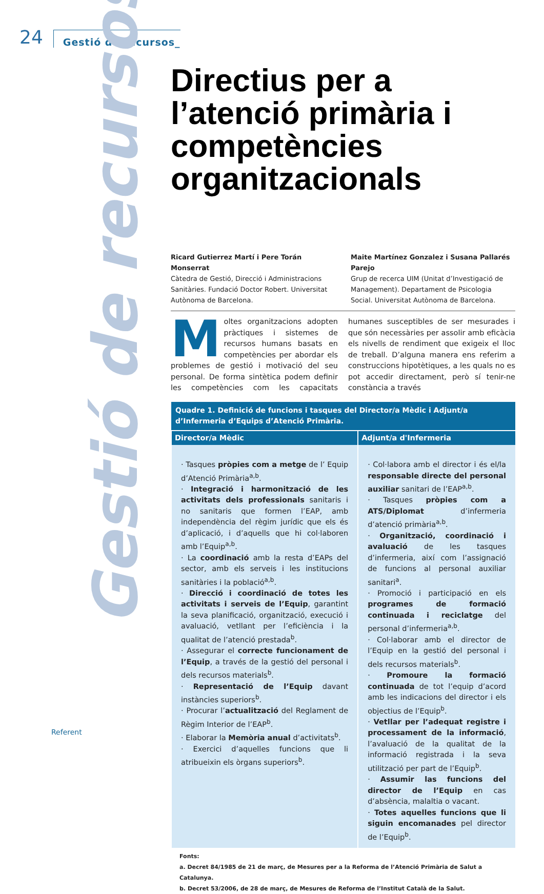24 Gestió de recursos_
Gestió de recursos
Directius per a l’atenció primària i competències organitzacionals
Ricard Gutierrez Martí i Pere Torán Monserrat
Càtedra de Gestió, Direcció i Administracions Sanitàries. Fundació Doctor Robert. Universitat Autònoma de Barcelona.
Maite Martínez Gonzalez i Susana Pallarés Parejo
Grup de recerca UIM (Unitat d’Investigació de Management). Departament de Psicologia Social. Universitat Autònoma de Barcelona.
Moltes organitzacions adopten pràctiques i sistemes de recursos humans basats en competències per abordar els problemes de gestió i motivació del seu personal. De forma sintètica podem definir les competències com les capacitats humanes susceptibles de ser mesurades i que són necessàries per assolir amb eficàcia els nivells de rendiment que exigeix el lloc de treball. D’alguna manera ens referim a construccions hipotètiques, a les quals no es pot accedir directament, però sí tenir-ne constància a través
| Quadre 1. Definició de funcions i tasques del Director/a Mèdic i Adjunt/a d’Infermeria d’Equips d’Atenció Primària. | |
| --- | --- |
| Director/a Mèdic | Adjunt/a d'Infermeria |
| · Tasques pròpies com a metge de l’ Equip d’Atenció Primària<sup>a,b</sup>. · Integració i harmonització de les activitats dels professionals sanitaris i no sanitaris que formen l’EAP, amb independència del règim jurídic que els és d’aplicació, i d’aquells que hi col·laboren amb l’Equip<sup>a,b</sup>. · La coordinació amb la resta d’EAPs del sector, amb els serveis i les institucions sanitàries i la població<sup>a,b</sup>. · Direcció i coordinació de totes les activitats i serveis de l’Equip , garantint la seva planificació, organització, execució i avaluació, vetllant per l’eficiència i la qualitat de l’atenció prestada<sup>b</sup>. · Assegurar el correcte funcionament de l’Equip , a través de la gestió del personal i dels recursos materials<sup>b</sup>. · Representació de l’Equip davant instàncies superiors<sup>b</sup>. · Procurar l’ actualització del Reglament de Règim Interior de l’EAP<sup>b</sup>. · Elaborar la Memòria anual d’activitats<sup>b</sup>. · Exercici d’aquelles funcions que li atribueixin els òrgans superiors<sup>b</sup>. | · Col·labora amb el director i és el/la responsable directe del personal auxiliar sanitari de l’EAP<sup>a,b</sup>. · Tasques pròpies com a ATS/Diplomat d’infermeria d’atenció primària<sup>a,b</sup>. · Organització, coordinació i avaluació de les tasques d’infermeria, així com l’assignació de funcions al personal auxiliar sanitari<sup>a</sup>. · Promoció i participació en els programes de formació continuada i reciclatge del personal d’infermeria<sup>a,b</sup>. · Col·laborar amb el director de l’Equip en la gestió del personal i dels recursos materials<sup>b</sup>. · Promoure la formació continuada de tot l’equip d’acord amb les indicacions del director i els objectius de l’Equip<sup>b</sup>. · Vetllar per l’adequat registre i processament de la informació , l’avaluació de la qualitat de la informació registrada i la seva utilització per part de l’Equip<sup>b</sup>. · Assumir las funcions del director de l’Equip en cas d’absència, malaltia o vacant. · Totes aquelles funcions que li siguin encomanades pel director de l’Equip<sup>b</sup>. |
Fonts:
a. Decret 84/1985 de 21 de març, de Mesures per a la Reforma de l’Atenció Primària de Salut a Catalunya.
b. Decret 53/2006, de 28 de març, de Mesures de Reforma de l’Institut Català de la Salut.
Referent